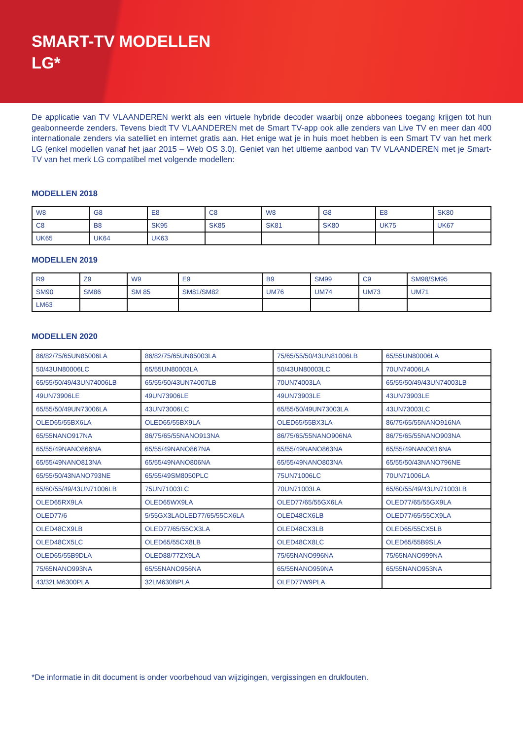SMART-TV MODELLEN
LG*
De applicatie van TV VLAANDEREN werkt als een virtuele hybride decoder waarbij onze abbonees toegang krijgen tot hun geabonneerde zenders. Tevens biedt TV VLAANDEREN met de Smart TV-app ook alle zenders van Live TV en meer dan 400 internationale zenders via satelliet en internet gratis aan. Het enige wat je in huis moet hebben is een Smart TV van het merk LG (enkel modellen vanaf het jaar 2015 – Web OS 3.0). Geniet van het ultieme aanbod van TV VLAANDEREN met je Smart-TV van het merk LG compatibel met volgende modellen:
MODELLEN 2018
| W8 | G8 | E8 | C8 | W8 | G8 | E8 | SK80 |
| C8 | B8 | SK95 | SK85 | SK81 | SK80 | UK75 | UK67 |
| UK65 | UK64 | UK63 | | | | | |
MODELLEN 2019
| R9 | Z9 | W9 | E9 | B9 | SM99 | C9 | SM98/SM95 |
| SM90 | SM86 | SM 85 | SM81/SM82 | UM76 | UM74 | UM73 | UM71 |
| LM63 | | | | | | | |
MODELLEN 2020
| 86/82/75/65UN85006LA | 86/82/75/65UN85003LA | 75/65/55/50/43UN81006LB | 65/55UN80006LA |
| 50/43UN80006LC | 65/55UN80003LA | 50/43UN80003LC | 70UN74006LA |
| 65/55/50/49/43UN74006LB | 65/55/50/43UN74007LB | 70UN74003LA | 65/55/50/49/43UN74003LB |
| 49UN73906LE | 49UN73906LE | 49UN73903LE | 43UN73903LE |
| 65/55/50/49UN73006LA | 43UN73006LC | 65/55/50/49UN73003LA | 43UN73003LC |
| OLED65/55BX6LA | OLED65/55BX9LA | OLED65/55BX3LA | 86/75/65/55NANO916NA |
| 65/55NANO917NA | 86/75/65/55NANO913NA | 86/75/65/55NANO906NA | 86/75/65/55NANO903NA |
| 65/55/49NANO866NA | 65/55/49NANO867NA | 65/55/49NANO863NA | 65/55/49NANO816NA |
| 65/55/49NANO813NA | 65/55/49NANO806NA | 65/55/49NANO803NA | 65/55/50/43NANO796NE |
| 65/55/50/43NANO793NE | 65/55/49SM8050PLC | 75UN71006LC | 70UN71006LA |
| 65/60/55/49/43UN71006LB | 75UN71003LC | 70UN71003LA | 65/60/55/49/43UN71003LB |
| OLED65RX9LA | OLED65WX9LA | OLED77/65/55GX6LA | OLED77/65/55GX9LA |
| OLED77/6 | 5/55GX3LAOLED77/65/55CX6LA | OLED48CX6LB | OLED77/65/55CX9LA |
| OLED48CX9LB | OLED77/65/55CX3LA | OLED48CX3LB | OLED65/55CX5LB |
| OLED48CX5LC | OLED65/55CX8LB | OLED48CX8LC | OLED65/55B9SLA |
| OLED65/55B9DLA | OLED88/77ZX9LA | 75/65NANO996NA | 75/65NANO999NA |
| 75/65NANO993NA | 65/55NANO956NA | 65/55NANO959NA | 65/55NANO953NA |
| 43/32LM6300PLA | 32LM630BPLA | OLED77W9PLA | |
*De informatie in dit document is onder voorbehoud van wijzigingen, vergissingen en drukfouten.